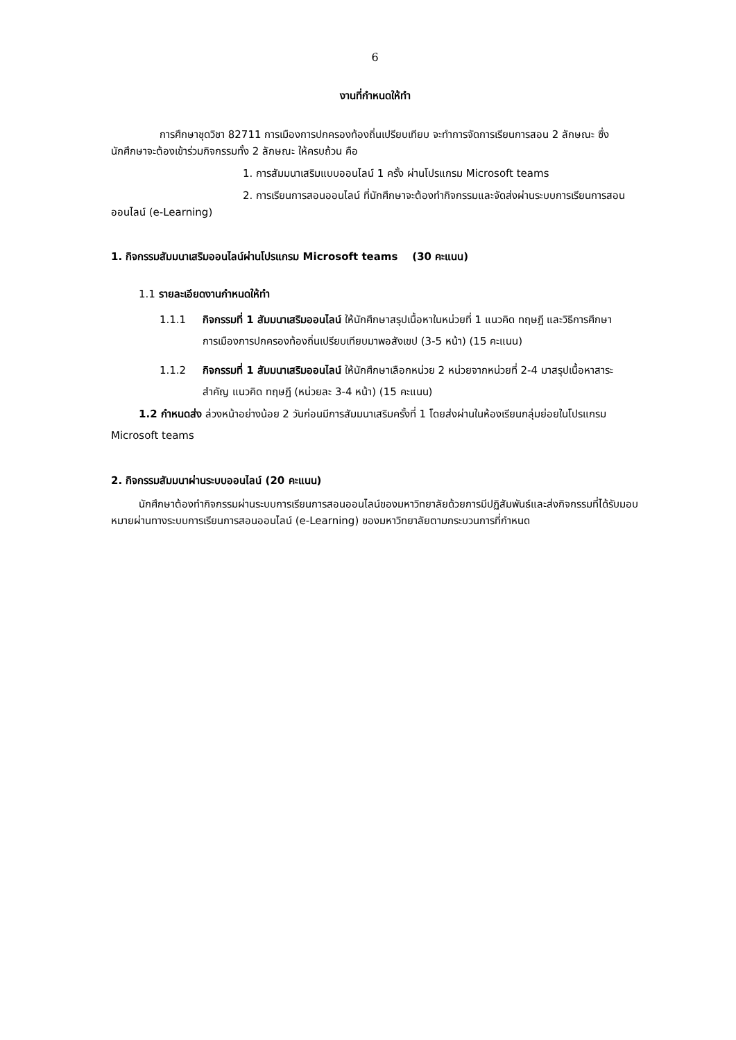6
งานที่กำหนดให้ทำ
การศึกษาชุดวิชา 82711 การเมืองการปกครองท้องถิ่นเปรียบเทียบ จะทำการจัดการเรียนการสอน 2 ลักษณะ ซึ่งนักศึกษาจะต้องเข้าร่วมกิจกรรมทั้ง 2 ลักษณะ ให้ครบถ้วน คือ
1. การสัมมนาเสริมแบบออนไลน์ 1 ครั้ง ผ่านโปรแกรม Microsoft teams
2. การเรียนการสอนออนไลน์ ที่นักศึกษาจะต้องทำกิจกรรมและจัดส่งผ่านระบบการเรียนการสอนออนไลน์ (e-Learning)
1. กิจกรรมสัมมนาเสริมออนไลน์ผ่านโปรแกรม Microsoft teams (30 คะแนน)
1.1 รายละเอียดงานกำหนดให้ทำ
1.1.1 กิจกรรมที่ 1 สัมมนาเสริมออนไลน์ ให้นักศึกษาสรุปเนื้อหาในหน่วยที่ 1 แนวคิด ทฤษฎี และวิธีการศึกษาการเมืองการปกครองท้องถิ่นเปรียบเทียบมาพอสังเขป (3-5 หน้า) (15 คะแนน)
1.1.2 กิจกรรมที่ 1 สัมมนาเสริมออนไลน์ ให้นักศึกษาเลือกหน่วย 2 หน่วยจากหน่วยที่ 2-4 มาสรุปเนื้อหาสาระสำคัญ แนวคิด ทฤษฎี (หน่วยละ 3-4 หน้า) (15 คะแนน)
1.2 กำหนดส่ง ล่วงหน้าอย่างน้อย 2 วันก่อนมีการสัมมนาเสริมครั้งที่ 1 โดยส่งผ่านในห้องเรียนกลุ่มย่อยในโปรแกรม Microsoft teams
2. กิจกรรมสัมมนาผ่านระบบออนไลน์ (20 คะแนน)
นักศึกษาต้องทำกิจกรรมผ่านระบบการเรียนการสอนออนไลน์ของมหาวิทยาลัยด้วยการมีปฏิสัมพันธ์และส่งกิจกรรมที่ได้รับมอบหมายผ่านทางระบบการเรียนการสอนออนไลน์ (e-Learning) ของมหาวิทยาลัยตามกระบวนการที่กำหนด